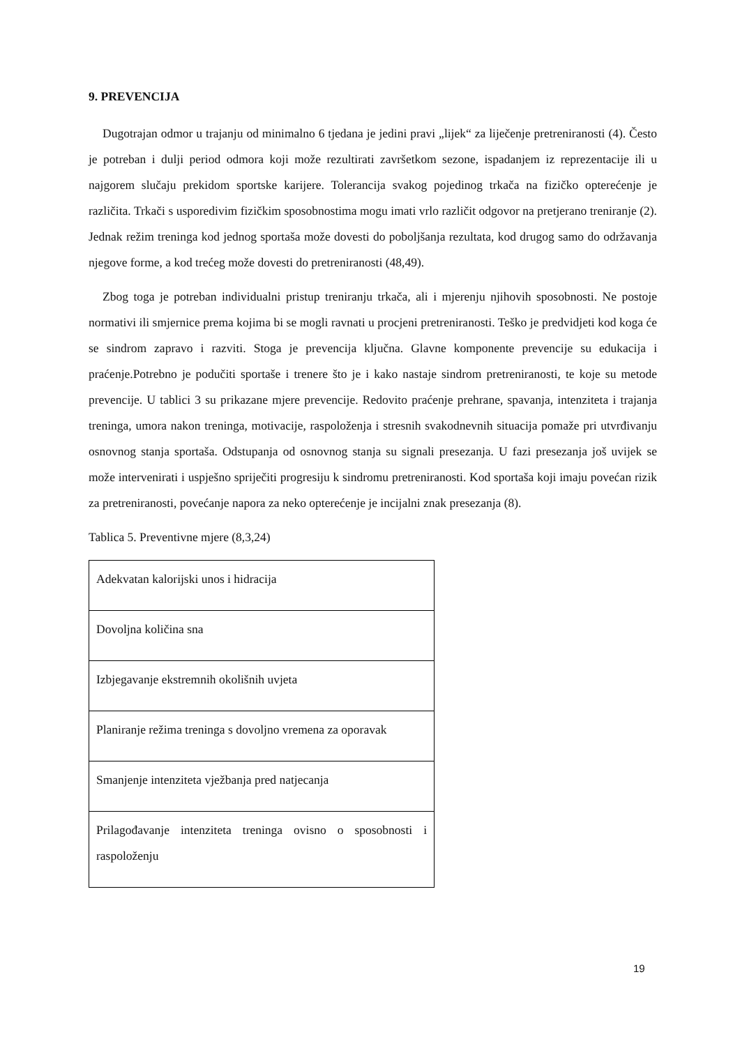9. PREVENCIJA
Dugotrajan odmor u trajanju od minimalno 6 tjedana je jedini pravi „lijek“ za liječenje pretreniranosti (4). Često je potreban i dulji period odmora koji može rezultirati završetkom sezone, ispadanjem iz reprezentacije ili u najgorem slučaju prekidom sportske karijere. Tolerancija svakog pojedinog trkača na fizičko opterećenje je različita. Trkači s usporedivim fizičkim sposobnostima mogu imati vrlo različit odgovor na pretjerano treniranje (2). Jednak režim treninga kod jednog sportaša može dovesti do poboljšanja rezultata, kod drugog samo do održavanja njegove forme, a kod trećeg može dovesti do pretreniranosti (48,49).
Zbog toga je potreban individualni pristup treniranju trkača, ali i mjerenju njihovih sposobnosti. Ne postoje normativi ili smjernice prema kojima bi se mogli ravnati u procjeni pretreniranosti. Teško je predvidjeti kod koga će se sindrom zapravo i razviti. Stoga je prevencija ključna. Glavne komponente prevencije su edukacija i praćenje.Potrebno je podučiti sportaše i trenere što je i kako nastaje sindrom pretreniranosti, te koje su metode prevencije. U tablici 3 su prikazane mjere prevencije. Redovito praćenje prehrane, spavanja, intenziteta i trajanja treninga, umora nakon treninga, motivacije, raspoloženja i stresnih svakodnevnih situacija pomaže pri utvrđivanju osnovnog stanja sportaša. Odstupanja od osnovnog stanja su signali presezanja. U fazi presezanja još uvijek se može intervenirati i uspješno spriječiti progresiju k sindromu pretreniranosti. Kod sportaša koji imaju povećan rizik za pretreniranosti, povećanje napora za neko opterećenje je incijalni znak presezanja (8).
Tablica 5. Preventivne mjere (8,3,24)
| Adekvatan kalorijski unos i hidracija |
| Dovoljna količina sna |
| Izbjegavanje ekstremnih okolišnih uvjeta |
| Planiranje režima treninga s dovoljno vremena za oporavak |
| Smanjenje intenziteta vježbanja pred natjecanja |
| Prilagođavanje intenziteta treninga ovisno o sposobnosti i raspoloženju |
19